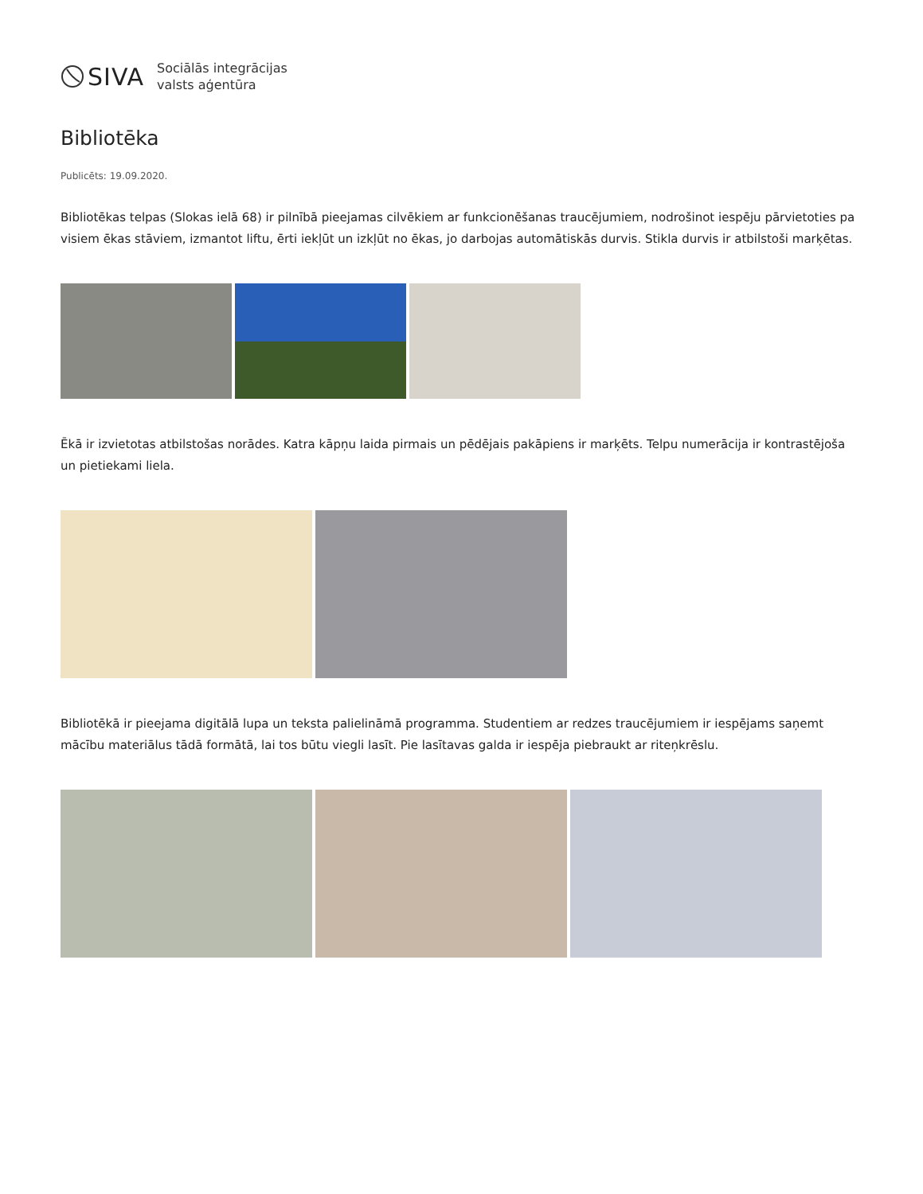SIVA
Sociālās integrācijas
valsts aģentūra
Bibliotēka
Publicēts: 19.09.2020.
Bibliotēkas telpas (Slokas ielā 68) ir pilnībā pieejamas cilvēkiem ar funkcionēšanas traucējumiem, nodrošinot iespēju pārvietoties pa visiem ēkas stāviem, izmantot liftu, ērti iekļūt un izkļūt no ēkas, jo darbojas automātiskās durvis. Stikla durvis ir atbilstoši marķētas.
Ēkā ir izvietotas atbilstošas norādes. Katra kāpņu laida pirmais un pēdējais pakāpiens ir marķēts. Telpu numerācija ir kontrastējoša un pietiekami liela.
Bibliotēkā ir pieejama digitālā lupa un teksta palielināmā programma. Studentiem ar redzes traucējumiem ir iespējams saņemt mācību materiālus tādā formātā, lai tos būtu viegli lasīt. Pie lasītavas galda ir iespēja piebraukt ar riteņkrēslu.